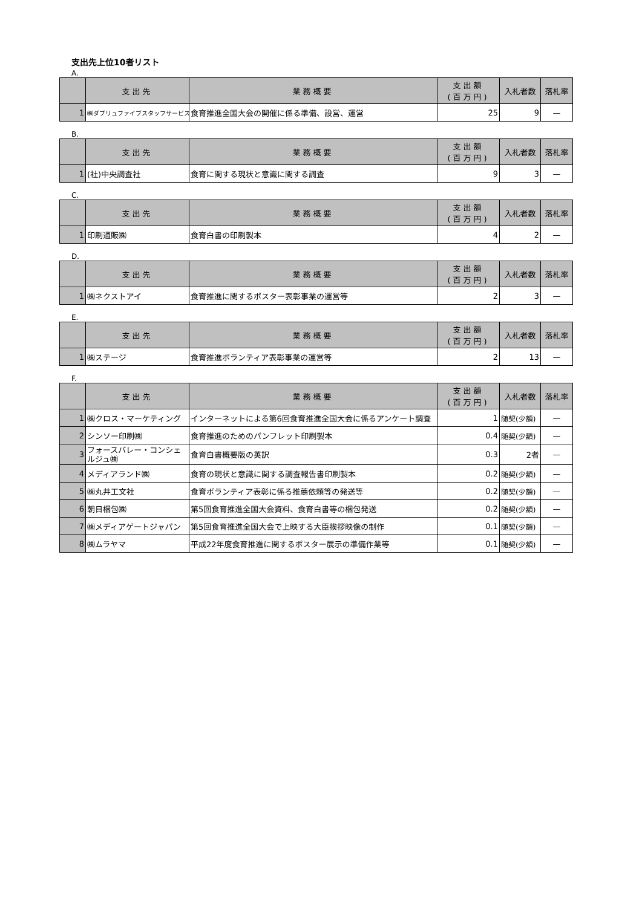支出先上位10者リスト
A.
| | 支出先 | 業務概要 | 支出額 (百万円) | 入札者数 | 落札率 |
| --- | --- | --- | --- | --- | --- |
| 1 | ㈱ダブリュファイブスタッフサービス | 食育推進全国大会の開催に係る準備、設営、運営 | 25 | 9 | — |
B.
| | 支出先 | 業務概要 | 支出額 (百万円) | 入札者数 | 落札率 |
| --- | --- | --- | --- | --- | --- |
| 1 | (社)中央調査社 | 食育に関する現状と意識に関する調査 | 9 | 3 | — |
C.
| | 支出先 | 業務概要 | 支出額 (百万円) | 入札者数 | 落札率 |
| --- | --- | --- | --- | --- | --- |
| 1 | 印刷通販㈱ | 食育白書の印刷製本 | 4 | 2 | — |
D.
| | 支出先 | 業務概要 | 支出額 (百万円) | 入札者数 | 落札率 |
| --- | --- | --- | --- | --- | --- |
| 1 | ㈱ネクストアイ | 食育推進に関するポスター表彰事業の運営等 | 2 | 3 | — |
E.
| | 支出先 | 業務概要 | 支出額 (百万円) | 入札者数 | 落札率 |
| --- | --- | --- | --- | --- | --- |
| 1 | ㈱ステージ | 食育推進ボランティア表彰事業の運営等 | 2 | 13 | — |
F.
| | 支出先 | 業務概要 | 支出額 (百万円) | 入札者数 | 落札率 |
| --- | --- | --- | --- | --- | --- |
| 1 | ㈱クロス・マーケティング | インターネットによる第6回食育推進全国大会に係るアンケート調査 | 1 | 随契(少額) | — |
| 2 | シンソー印刷㈱ | 食育推進のためのパンフレット印刷製本 | 0.4 | 随契(少額) | — |
| 3 | フォースバレー・コンシェルジュ㈱ | 食育白書概要版の英訳 | 0.3 | 2者 | — |
| 4 | メディアランド㈱ | 食育の現状と意識に関する調査報告書印刷製本 | 0.2 | 随契(少額) | — |
| 5 | ㈱丸井工文社 | 食育ボランティア表彰に係る推薦依頼等の発送等 | 0.2 | 随契(少額) | — |
| 6 | 朝日梱包㈱ | 第5回食育推進全国大会資料、食育白書等の梱包発送 | 0.2 | 随契(少額) | — |
| 7 | ㈱メディアゲートジャパン | 第5回食育推進全国大会で上映する大臣挨拶映像の制作 | 0.1 | 随契(少額) | — |
| 8 | ㈱ムラヤマ | 平成22年度食育推進に関するポスター展示の準備作業等 | 0.1 | 随契(少額) | — |